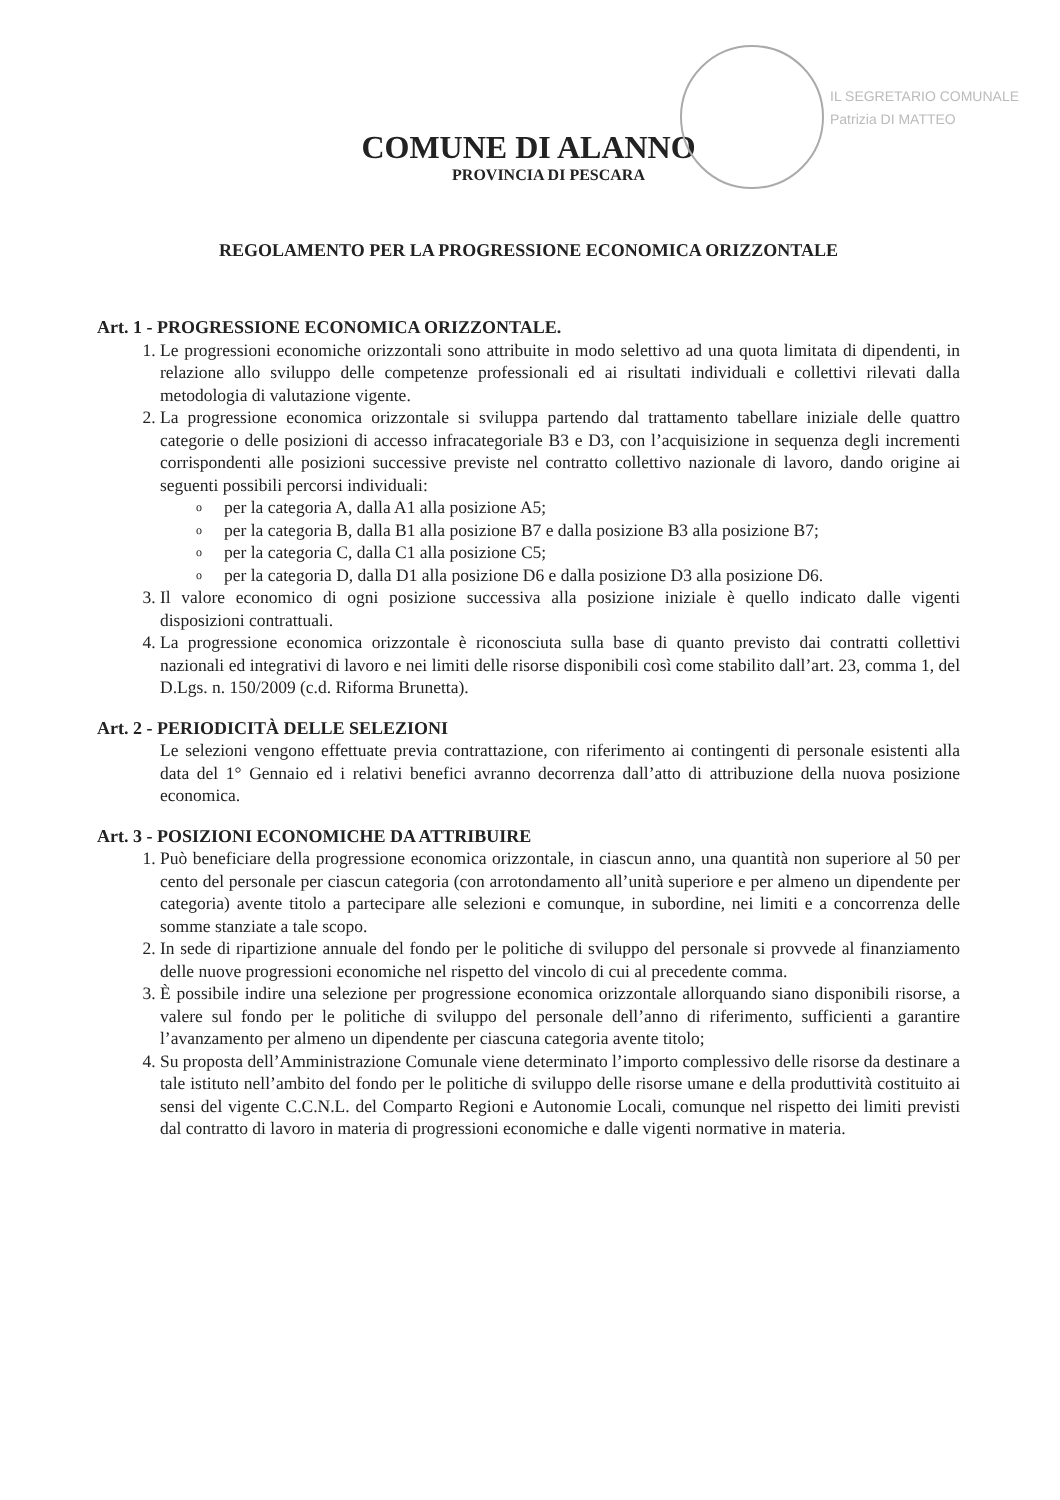IL SEGRETARIO COMUNALE
Patrizia DI MATTEO
COMUNE DI ALANNO
PROVINCIA DI PESCARA
REGOLAMENTO PER LA PROGRESSIONE ECONOMICA ORIZZONTALE
Art. 1 - PROGRESSIONE ECONOMICA ORIZZONTALE.
1. Le progressioni economiche orizzontali sono attribuite in modo selettivo ad una quota limitata di dipendenti, in relazione allo sviluppo delle competenze professionali ed ai risultati individuali e collettivi rilevati dalla metodologia di valutazione vigente.
2. La progressione economica orizzontale si sviluppa partendo dal trattamento tabellare iniziale delle quattro categorie o delle posizioni di accesso infracategoriale B3 e D3, con l’acquisizione in sequenza degli incrementi corrispondenti alle posizioni successive previste nel contratto collettivo nazionale di lavoro, dando origine ai seguenti possibili percorsi individuali:
oper la categoria A, dalla A1 alla posizione A5;
oper la categoria B, dalla B1 alla posizione B7 e dalla posizione B3 alla posizione B7;
oper la categoria C, dalla C1 alla posizione C5;
oper la categoria D, dalla D1 alla posizione D6 e dalla posizione D3 alla posizione D6.
3. Il valore economico di ogni posizione successiva alla posizione iniziale è quello indicato dalle vigenti disposizioni contrattuali.
4. La progressione economica orizzontale è riconosciuta sulla base di quanto previsto dai contratti collettivi nazionali ed integrativi di lavoro e nei limiti delle risorse disponibili così come stabilito dall’art. 23, comma 1, del D.Lgs. n. 150/2009 (c.d. Riforma Brunetta).
Art. 2 - PERIODICITÀ DELLE SELEZIONI
Le selezioni vengono effettuate previa contrattazione, con riferimento ai contingenti di personale esistenti alla data del 1° Gennaio ed i relativi benefici avranno decorrenza dall’atto di attribuzione della nuova posizione economica.
Art. 3 - POSIZIONI ECONOMICHE DA ATTRIBUIRE
1. Può beneficiare della progressione economica orizzontale, in ciascun anno, una quantità non superiore al 50 per cento del personale per ciascun categoria (con arrotondamento all’unità superiore e per almeno un dipendente per categoria) avente titolo a partecipare alle selezioni e comunque, in subordine, nei limiti e a concorrenza delle somme stanziate a tale scopo.
2. In sede di ripartizione annuale del fondo per le politiche di sviluppo del personale si provvede al finanziamento delle nuove progressioni economiche nel rispetto del vincolo di cui al precedente comma.
3. È possibile indire una selezione per progressione economica orizzontale allorquando siano disponibili risorse, a valere sul fondo per le politiche di sviluppo del personale dell’anno di riferimento, sufficienti a garantire l’avanzamento per almeno un dipendente per ciascuna categoria avente titolo;
4. Su proposta dell’Amministrazione Comunale viene determinato l’importo complessivo delle risorse da destinare a tale istituto nell’ambito del fondo per le politiche di sviluppo delle risorse umane e della produttività costituito ai sensi del vigente C.C.N.L. del Comparto Regioni e Autonomie Locali, comunque nel rispetto dei limiti previsti dal contratto di lavoro in materia di progressioni economiche e dalle vigenti normative in materia.